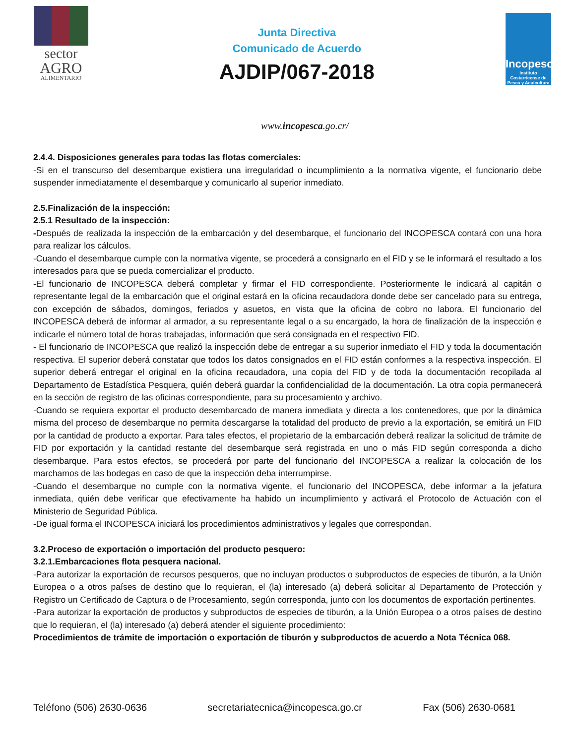sector
AGRO
ALIMENTARIO
Junta Directiva
Comunicado de Acuerdo
AJDIP/067-2018
Incopesca
Instituto Costarricense de Pesca y Acuicultura
www.incopesca.go.cr/
2.4.4. Disposiciones generales para todas las flotas comerciales:
-Si en el transcurso del desembarque existiera una irregularidad o incumplimiento a la normativa vigente, el funcionario debe suspender inmediatamente el desembarque y comunicarlo al superior inmediato.
2.5.Finalización de la inspección:
2.5.1 Resultado de la inspección:
-Después de realizada la inspección de la embarcación y del desembarque, el funcionario del INCOPESCA contará con una hora para realizar los cálculos.
-Cuando el desembarque cumple con la normativa vigente, se procederá a consignarlo en el FID y se le informará el resultado a los interesados para que se pueda comercializar el producto.
-El funcionario de INCOPESCA deberá completar y firmar el FID correspondiente. Posteriormente le indicará al capitán o representante legal de la embarcación que el original estará en la oficina recaudadora donde debe ser cancelado para su entrega, con excepción de sábados, domingos, feriados y asuetos, en vista que la oficina de cobro no labora. El funcionario del INCOPESCA deberá de informar al armador, a su representante legal o a su encargado, la hora de finalización de la inspección e indicarle el número total de horas trabajadas, información que será consignada en el respectivo FID.
- El funcionario de INCOPESCA que realizó la inspección debe de entregar a su superior inmediato el FID y toda la documentación respectiva. El superior deberá constatar que todos los datos consignados en el FID están conformes a la respectiva inspección. El superior deberá entregar el original en la oficina recaudadora, una copia del FID y de toda la documentación recopilada al Departamento de Estadística Pesquera, quién deberá guardar la confidencialidad de la documentación. La otra copia permanecerá en la sección de registro de las oficinas correspondiente, para su procesamiento y archivo.
-Cuando se requiera exportar el producto desembarcado de manera inmediata y directa a los contenedores, que por la dinámica misma del proceso de desembarque no permita descargarse la totalidad del producto de previo a la exportación, se emitirá un FID por la cantidad de producto a exportar. Para tales efectos, el propietario de la embarcación deberá realizar la solicitud de trámite de FID por exportación y la cantidad restante del desembarque será registrada en uno o más FID según corresponda a dicho desembarque. Para estos efectos, se procederá por parte del funcionario del INCOPESCA a realizar la colocación de los marchamos de las bodegas en caso de que la inspección deba interrumpirse.
-Cuando el desembarque no cumple con la normativa vigente, el funcionario del INCOPESCA, debe informar a la jefatura inmediata, quién debe verificar que efectivamente ha habido un incumplimiento y activará el Protocolo de Actuación con el Ministerio de Seguridad Pública.
-De igual forma el INCOPESCA iniciará los procedimientos administrativos y legales que correspondan.
3.2.Proceso de exportación o importación del producto pesquero:
3.2.1.Embarcaciones flota pesquera nacional.
-Para autorizar la exportación de recursos pesqueros, que no incluyan productos o subproductos de especies de tiburón, a la Unión Europea o a otros países de destino que lo requieran, el (la) interesado (a) deberá solicitar al Departamento de Protección y Registro un Certificado de Captura o de Procesamiento, según corresponda, junto con los documentos de exportación pertinentes.
-Para autorizar la exportación de productos y subproductos de especies de tiburón, a la Unión Europea o a otros países de destino que lo requieran, el (la) interesado (a) deberá atender el siguiente procedimiento:
Procedimientos de trámite de importación o exportación de tiburón y subproductos de acuerdo a Nota Técnica 068.
Teléfono (506) 2630-0636 secretariatecnica@incopesca.go.cr Fax (506) 2630-0681